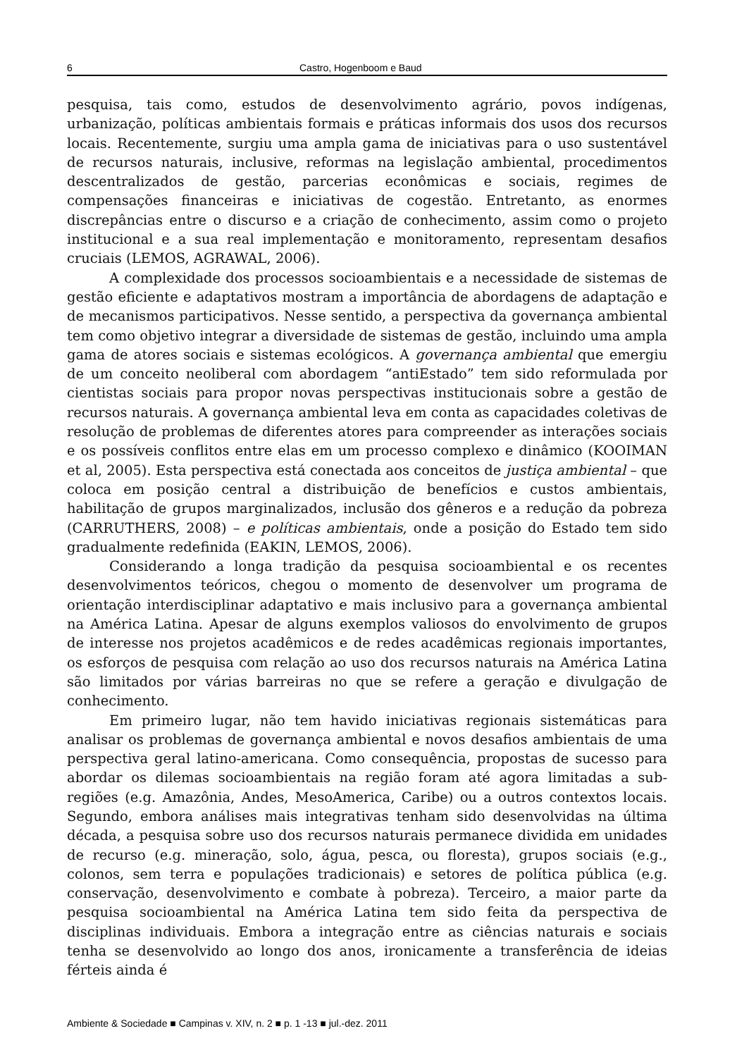6 Castro, Hogenboom e Baud
pesquisa, tais como, estudos de desenvolvimento agrário, povos indígenas, urbanização, políticas ambientais formais e práticas informais dos usos dos recursos locais. Recentemente, surgiu uma ampla gama de iniciativas para o uso sustentável de recursos naturais, inclusive, reformas na legislação ambiental, procedimentos descentralizados de gestão, parcerias econômicas e sociais, regimes de compensações financeiras e iniciativas de cogestão. Entretanto, as enormes discrepâncias entre o discurso e a criação de conhecimento, assim como o projeto institucional e a sua real implementação e monitoramento, representam desafios cruciais (LEMOS, AGRAWAL, 2006).
A complexidade dos processos socioambientais e a necessidade de sistemas de gestão eficiente e adaptativos mostram a importância de abordagens de adaptação e de mecanismos participativos. Nesse sentido, a perspectiva da governança ambiental tem como objetivo integrar a diversidade de sistemas de gestão, incluindo uma ampla gama de atores sociais e sistemas ecológicos. A governança ambiental que emergiu de um conceito neoliberal com abordagem “antiEstado” tem sido reformulada por cientistas sociais para propor novas perspectivas institucionais sobre a gestão de recursos naturais. A governança ambiental leva em conta as capacidades coletivas de resolução de problemas de diferentes atores para compreender as interações sociais e os possíveis conflitos entre elas em um processo complexo e dinâmico (KOOIMAN et al, 2005). Esta perspectiva está conectada aos conceitos de justiça ambiental – que coloca em posição central a distribuição de benefícios e custos ambientais, habilitação de grupos marginalizados, inclusão dos gêneros e a redução da pobreza (CARRUTHERS, 2008) – e políticas ambientais, onde a posição do Estado tem sido gradualmente redefinida (EAKIN, LEMOS, 2006).
Considerando a longa tradição da pesquisa socioambiental e os recentes desenvolvimentos teóricos, chegou o momento de desenvolver um programa de orientação interdisciplinar adaptativo e mais inclusivo para a governança ambiental na América Latina. Apesar de alguns exemplos valiosos do envolvimento de grupos de interesse nos projetos acadêmicos e de redes acadêmicas regionais importantes, os esforços de pesquisa com relação ao uso dos recursos naturais na América Latina são limitados por várias barreiras no que se refere a geração e divulgação de conhecimento.
Em primeiro lugar, não tem havido iniciativas regionais sistemáticas para analisar os problemas de governança ambiental e novos desafios ambientais de uma perspectiva geral latino-americana. Como consequência, propostas de sucesso para abordar os dilemas socioambientais na região foram até agora limitadas a sub-regiões (e.g. Amazônia, Andes, MesoAmerica, Caribe) ou a outros contextos locais. Segundo, embora análises mais integrativas tenham sido desenvolvidas na última década, a pesquisa sobre uso dos recursos naturais permanece dividida em unidades de recurso (e.g. mineração, solo, água, pesca, ou floresta), grupos sociais (e.g., colonos, sem terra e populações tradicionais) e setores de política pública (e.g. conservação, desenvolvimento e combate à pobreza). Terceiro, a maior parte da pesquisa socioambiental na América Latina tem sido feita da perspectiva de disciplinas individuais. Embora a integração entre as ciências naturais e sociais tenha se desenvolvido ao longo dos anos, ironicamente a transferência de ideias férteis ainda é
Ambiente & Sociedade ■ Campinas v. XIV, n. 2 ■ p. 1 -13 ■ jul.-dez. 2011